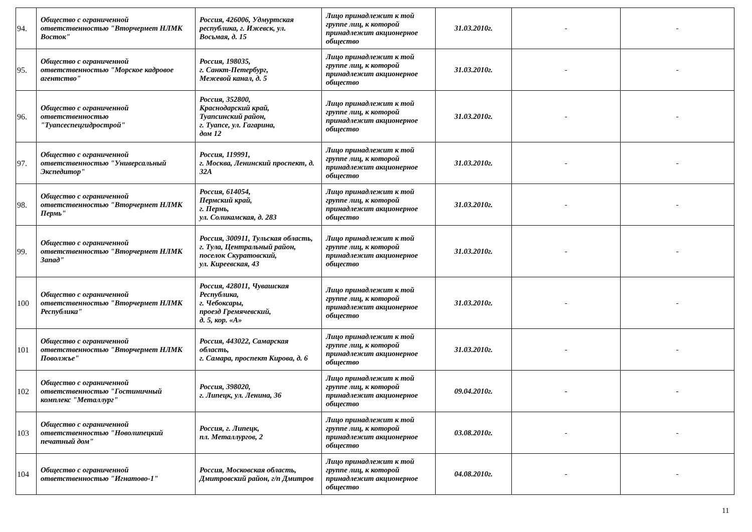| 94. | Общество с ограниченной ответственностью "Вторчермет НЛМК Восток" | Россия, 426006, Удмуртская республика, г. Ижевск, ул. Восьмая, д. 15 | Лицо принадлежит к той группе лиц, к которой принадлежит акционерное общество | 31.03.2010г. | - | - |
| 95. | Общество с ограниченной ответственностью "Морское кадровое агентство" | Россия, 198035, г. Санкт-Петербург, Межевой канал, д. 5 | Лицо принадлежит к той группе лиц, к которой принадлежит акционерное общество | 31.03.2010г. | - | - |
| 96. | Общество с ограниченной ответственностью "Туапсеспецгидрострой" | Россия, 352800, Краснодарский край, Туапсинский район, г. Туапсе, ул. Гагарина, дом 12 | Лицо принадлежит к той группе лиц, к которой принадлежит акционерное общество | 31.03.2010г. | - | - |
| 97. | Общество с ограниченной ответственностью "Универсальный Экспедитор" | Россия, 119991, г. Москва, Ленинский проспект, д. 32А | Лицо принадлежит к той группе лиц, к которой принадлежит акционерное общество | 31.03.2010г. | - | - |
| 98. | Общество с ограниченной ответственностью "Вторчермет НЛМК Пермь" | Россия, 614054, Пермский край, г. Пермь, ул. Соликамская, д. 283 | Лицо принадлежит к той группе лиц, к которой принадлежит акционерное общество | 31.03.2010г. | - | - |
| 99. | Общество с ограниченной ответственностью "Вторчермет НЛМК Запад" | Россия, 300911, Тульская область, г. Тула, Центральный район, поселок Скуратовский, ул. Киреевская, 43 | Лицо принадлежит к той группе лиц, к которой принадлежит акционерное общество | 31.03.2010г. | - | - |
| 100 | Общество с ограниченной ответственностью "Вторчермет НЛМК Республика" | Россия, 428011, Чувашская Республика, г. Чебоксары, проезд Гремячевский, д. 5, кор. «А» | Лицо принадлежит к той группе лиц, к которой принадлежит акционерное общество | 31.03.2010г. | - | - |
| 101 | Общество с ограниченной ответственностью "Вторчермет НЛМК Поволжье" | Россия, 443022, Самарская область, г. Самара, проспект Кирова, д. 6 | Лицо принадлежит к той группе лиц, к которой принадлежит акционерное общество | 31.03.2010г. | - | - |
| 102 | Общество с ограниченной ответственностью "Гостиничный комплекс "Металлург" | Россия, 398020, г. Липецк, ул. Ленина, 36 | Лицо принадлежит к той группе лиц, к которой принадлежит акционерное общество | 09.04.2010г. | - | - |
| 103 | Общество с ограниченной ответственностью "Новолипецкий печатный дом" | Россия, г. Липецк, пл. Металлургов, 2 | Лицо принадлежит к той группе лиц, к которой принадлежит акционерное общество | 03.08.2010г. | - | - |
| 104 | Общество с ограниченной ответственностью "Игнатово-1" | Россия, Московская область, Дмитровский район, г/п Дмитров | Лицо принадлежит к той группе лиц, к которой принадлежит акционерное общество | 04.08.2010г. | - | - |
11